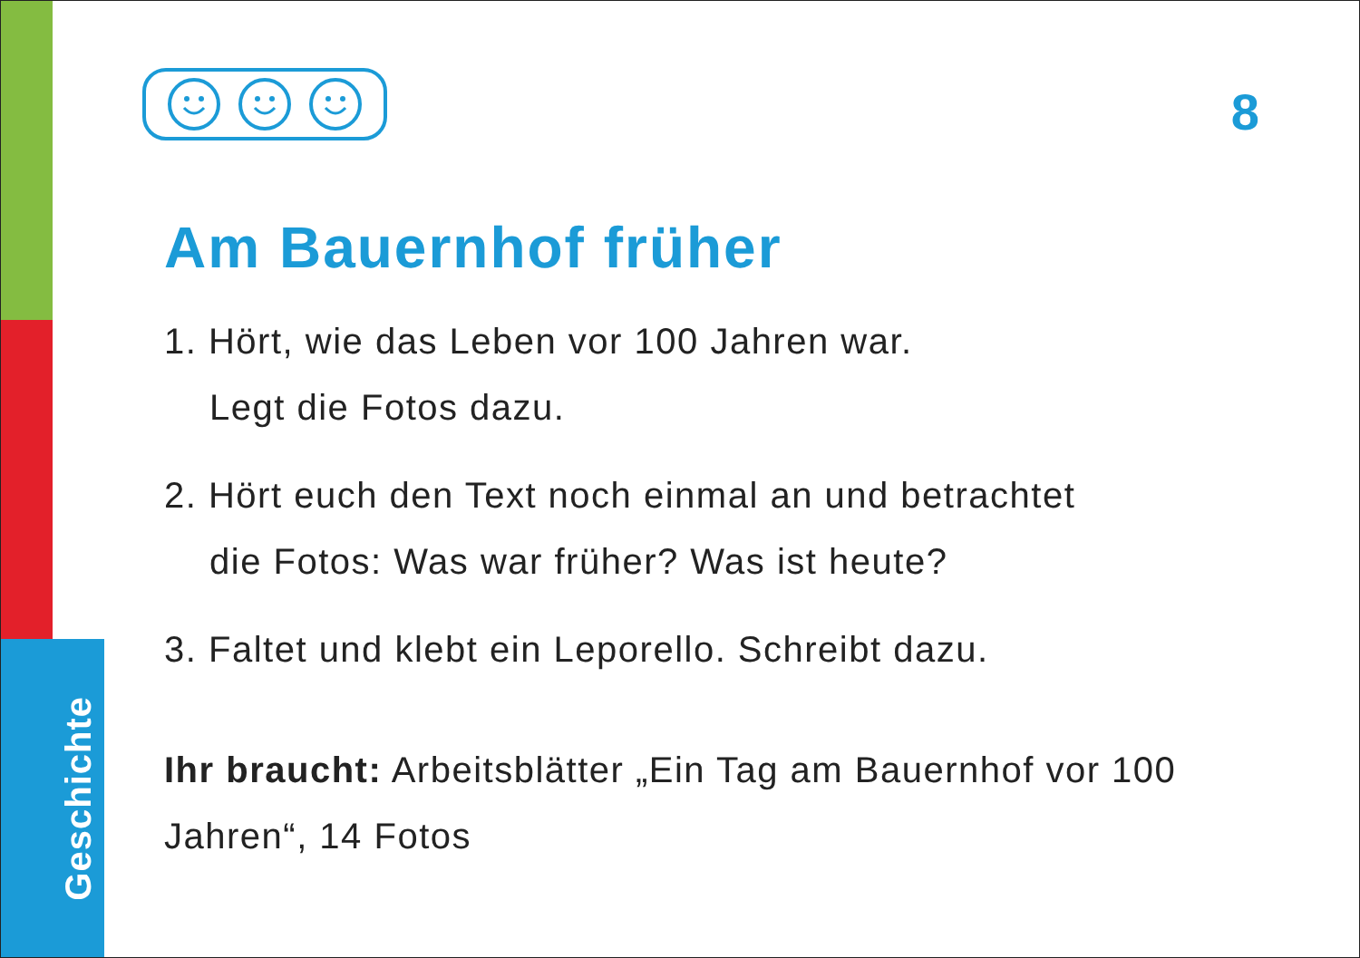Geschichte
8
Am Bauernhof früher
1. Hört, wie das Leben vor 100 Jahren war.
Legt die Fotos dazu.
2. Hört euch den Text noch einmal an und betrachtet
die Fotos: Was war früher? Was ist heute?
3. Faltet und klebt ein Leporello. Schreibt dazu.
Ihr braucht: Arbeitsblätter „Ein Tag am Bauernhof vor 100 Jahren“, 14 Fotos